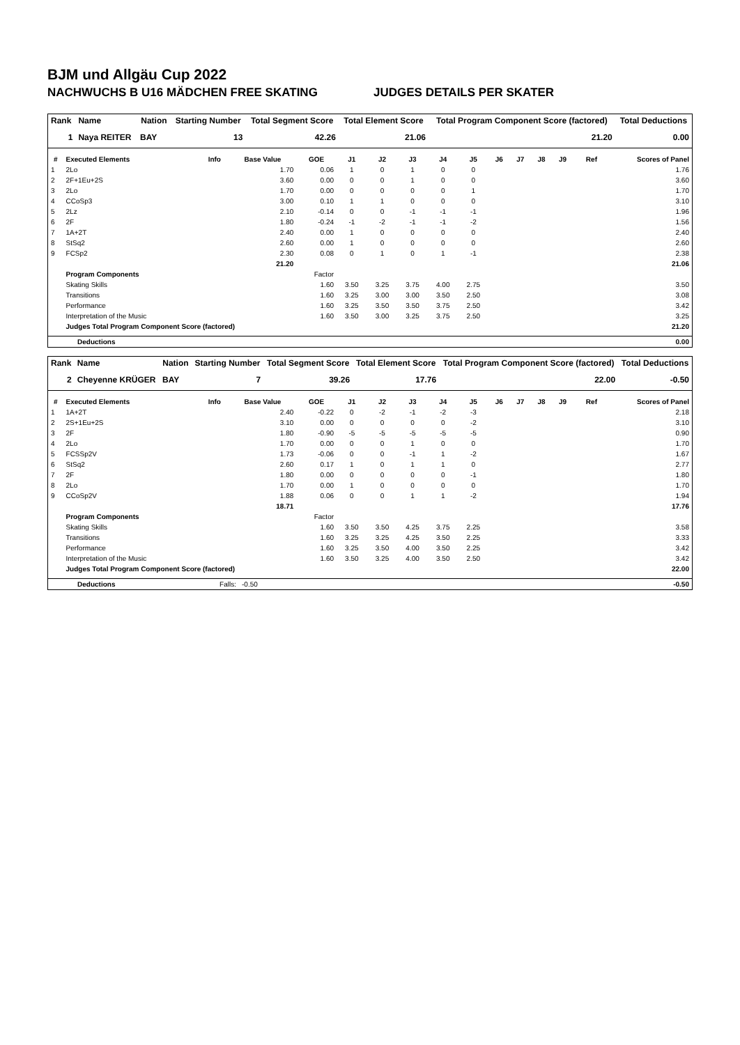BJM und Allgäu Cup 2022
NACHWUCHS B U16 MÄDCHEN FREE SKATING JUDGES DETAILS PER SKATER
| Rank | Name | Nation | Starting Number | Total Segment Score | Total Element Score | Total Program Component Score (factored) | Total Deductions |
| --- | --- | --- | --- | --- | --- | --- | --- |
| 1 | Naya REITER | BAY | 13 | 42.26 | 21.06 | 21.20 | 0.00 |
| # | Executed Elements | Info | Base Value | GOE | J1 | J2 | J3 | J4 | J5 | J6 | J7 | J8 | J9 | Ref | Scores of Panel |
| --- | --- | --- | --- | --- | --- | --- | --- | --- | --- | --- | --- | --- | --- | --- | --- |
| 1 | 2Lo | | 1.70 | 0.06 | 1 | 0 | 1 | 0 | 0 | | | | | | 1.76 |
| 2 | 2F+1Eu+2S | | 3.60 | 0.00 | 0 | 0 | 1 | 0 | 0 | | | | | | 3.60 |
| 3 | 2Lo | | 1.70 | 0.00 | 0 | 0 | 0 | 0 | 1 | | | | | | 1.70 |
| 4 | CCoSp3 | | 3.00 | 0.10 | 1 | 1 | 0 | 0 | 0 | | | | | | 3.10 |
| 5 | 2Lz | | 2.10 | -0.14 | 0 | 0 | -1 | -1 | -1 | | | | | | 1.96 |
| 6 | 2F | | 1.80 | -0.24 | -1 | -2 | -1 | -1 | -2 | | | | | | 1.56 |
| 7 | 1A+2T | | 2.40 | 0.00 | 1 | 0 | 0 | 0 | 0 | | | | | | 2.40 |
| 8 | StSq2 | | 2.60 | 0.00 | 1 | 0 | 0 | 0 | 0 | | | | | | 2.60 |
| 9 | FCSp2 | | 2.30 | 0.08 | 0 | 1 | 0 | 1 | -1 | | | | | | 2.38 |
| | | | 21.20 | | | | | | | | | | | | 21.06 |
| | Program Components | | | Factor | | | | | | | | | | | |
| | Skating Skills | | | 1.60 | 3.50 | 3.25 | 3.75 | 4.00 | 2.75 | | | | | | 3.50 |
| | Transitions | | | 1.60 | 3.25 | 3.00 | 3.00 | 3.50 | 2.50 | | | | | | 3.08 |
| | Performance | | | 1.60 | 3.25 | 3.50 | 3.50 | 3.75 | 2.50 | | | | | | 3.42 |
| | Interpretation of the Music | | | 1.60 | 3.50 | 3.00 | 3.25 | 3.75 | 2.50 | | | | | | 3.25 |
| | Judges Total Program Component Score (factored) | | | | | | | | | | | | | | 21.20 |
| | Deductions | 0.00 |
| Rank | Name | Nation | Starting Number | Total Segment Score | Total Element Score | Total Program Component Score (factored) | Total Deductions |
| --- | --- | --- | --- | --- | --- | --- | --- |
| 2 | Cheyenne KRÜGER | BAY | 7 | 39.26 | 17.76 | 22.00 | -0.50 |
| # | Executed Elements | Info | Base Value | GOE | J1 | J2 | J3 | J4 | J5 | J6 | J7 | J8 | J9 | Ref | Scores of Panel |
| --- | --- | --- | --- | --- | --- | --- | --- | --- | --- | --- | --- | --- | --- | --- | --- |
| 1 | 1A+2T | | 2.40 | -0.22 | 0 | -2 | -1 | -2 | -3 | | | | | | 2.18 |
| 2 | 2S+1Eu+2S | | 3.10 | 0.00 | 0 | 0 | 0 | 0 | -2 | | | | | | 3.10 |
| 3 | 2F | | 1.80 | -0.90 | -5 | -5 | -5 | -5 | -5 | | | | | | 0.90 |
| 4 | 2Lo | | 1.70 | 0.00 | 0 | 0 | 1 | 0 | 0 | | | | | | 1.70 |
| 5 | FCSSp2V | | 1.73 | -0.06 | 0 | 0 | -1 | 1 | -2 | | | | | | 1.67 |
| 6 | StSq2 | | 2.60 | 0.17 | 1 | 0 | 1 | 1 | 0 | | | | | | 2.77 |
| 7 | 2F | | 1.80 | 0.00 | 0 | 0 | 0 | 0 | -1 | | | | | | 1.80 |
| 8 | 2Lo | | 1.70 | 0.00 | 1 | 0 | 0 | 0 | 0 | | | | | | 1.70 |
| 9 | CCoSp2V | | 1.88 | 0.06 | 0 | 0 | 1 | 1 | -2 | | | | | | 1.94 |
| | | | 18.71 | | | | | | | | | | | | 17.76 |
| | Program Components | | | Factor | | | | | | | | | | | |
| | Skating Skills | | | 1.60 | 3.50 | 3.50 | 4.25 | 3.75 | 2.25 | | | | | | 3.58 |
| | Transitions | | | 1.60 | 3.25 | 3.25 | 4.25 | 3.50 | 2.25 | | | | | | 3.33 |
| | Performance | | | 1.60 | 3.25 | 3.50 | 4.00 | 3.50 | 2.25 | | | | | | 3.42 |
| | Interpretation of the Music | | | 1.60 | 3.50 | 3.25 | 4.00 | 3.50 | 2.50 | | | | | | 3.42 |
| | Judges Total Program Component Score (factored) | | | | | | | | | | | | | | 22.00 |
| | Deductions | Falls: | -0.50 | -0.50 |